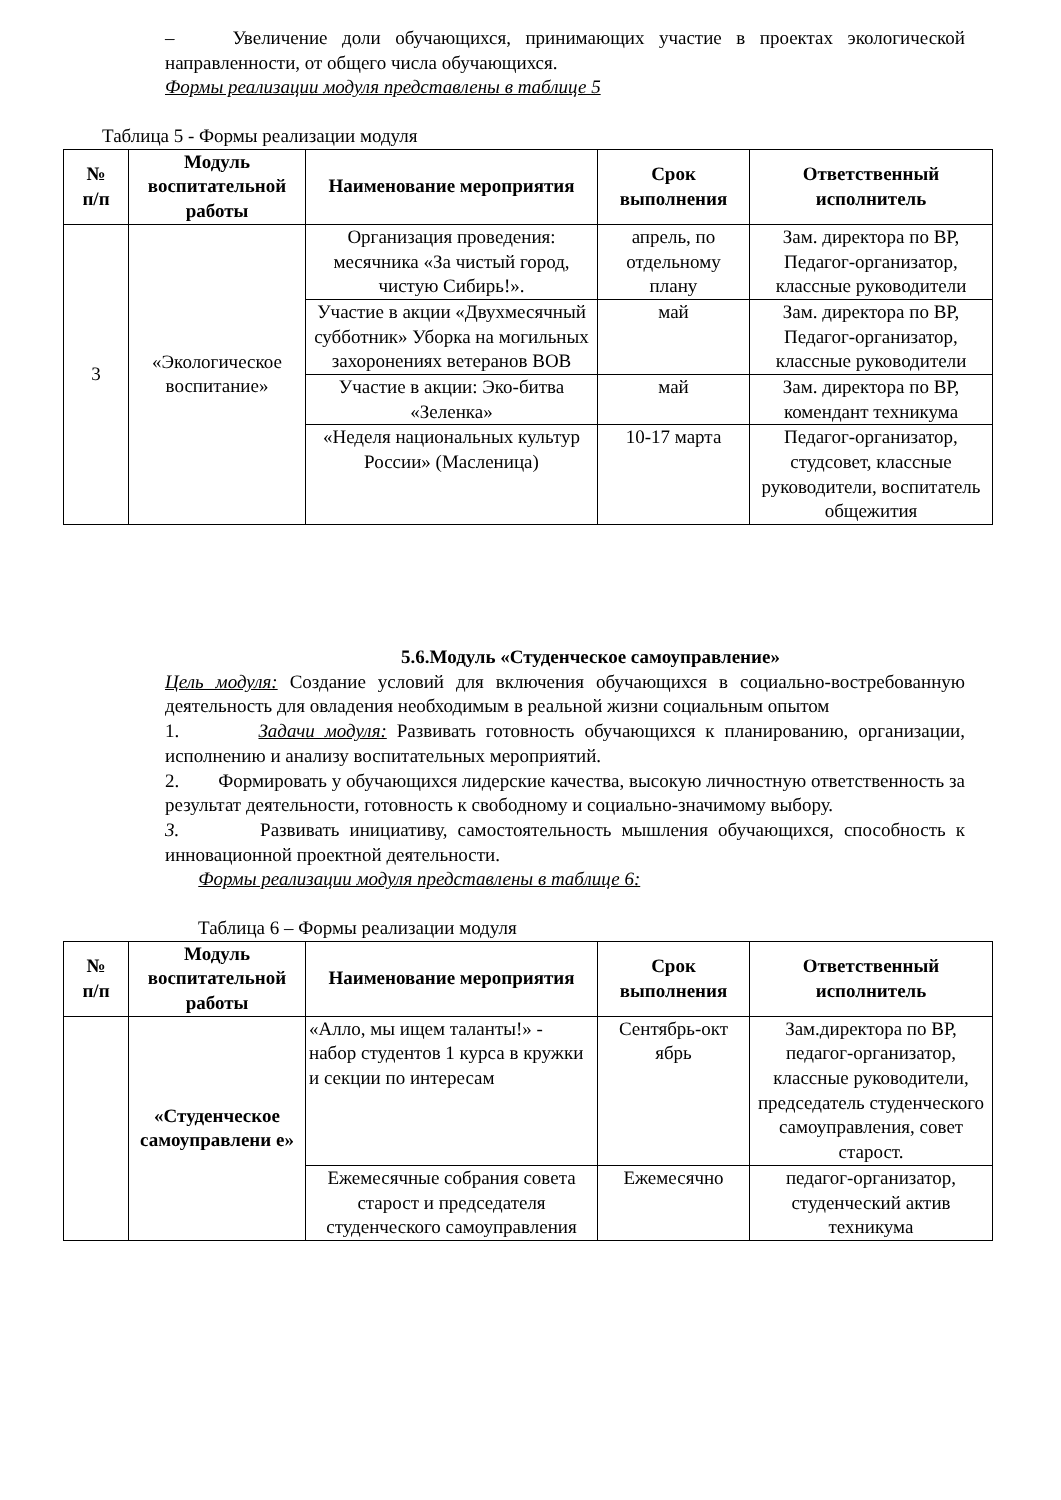– Увеличение доли обучающихся, принимающих участие в проектах экологической направленности, от общего числа обучающихся.
Формы реализации модуля представлены в таблице 5
Таблица 5 - Формы реализации модуля
| № п/п | Модуль воспитательной работы | Наименование мероприятия | Срок выполнения | Ответственный исполнитель |
| --- | --- | --- | --- | --- |
| 3 | «Экологическое воспитание» | Организация проведения: месячника «За чистый город, чистую Сибирь!». | апрель, по отдельному плану | Зам. директора по ВР, Педагог-организатор, классные руководители |
| | | Участие в акции «Двухмесячный субботник» Уборка на могильных захоронениях ветеранов ВОВ | май | Зам. директора по ВР, Педагог-организатор, классные руководители |
| | | Участие в акции: Эко-битва «Зеленка» | май | Зам. директора по ВР, комендант техникума |
| | | «Неделя национальных культур России» (Масленица) | 10-17 марта | Педагог-организатор, студсовет, классные руководители, воспитатель общежития |
5.6.Модуль «Студенческое самоуправление»
Цель модуля: Создание условий для включения обучающихся в социально-востребованную деятельность для овладения необходимым в реальной жизни социальным опытом
1. Задачи модуля: Развивать готовность обучающихся к планированию, организации, исполнению и анализу воспитательных мероприятий.
2. Формировать у обучающихся лидерские качества, высокую личностную ответственность за результат деятельности, готовность к свободному и социально-значимому выбору.
3. Развивать инициативу, самостоятельность мышления обучающихся, способность к инновационной проектной деятельности.
Формы реализации модуля представлены в таблице 6:
Таблица 6 – Формы реализации модуля
| № п/п | Модуль воспитательной работы | Наименование мероприятия | Срок выполнения | Ответственный исполнитель |
| --- | --- | --- | --- | --- |
| | «Студенческое самоуправлени е» | «Алло, мы ищем таланты!» - набор студентов 1 курса в кружки и секции по интересам | Сентябрь-окт ябрь | Зам.директора по ВР, педагог-организатор, классные руководители, председатель студенческого самоуправления, совет старост. |
| | | Ежемесячные собрания совета старост и председателя студенческого самоуправления | Ежемесячно | педагог-организатор, студенческий актив техникума |